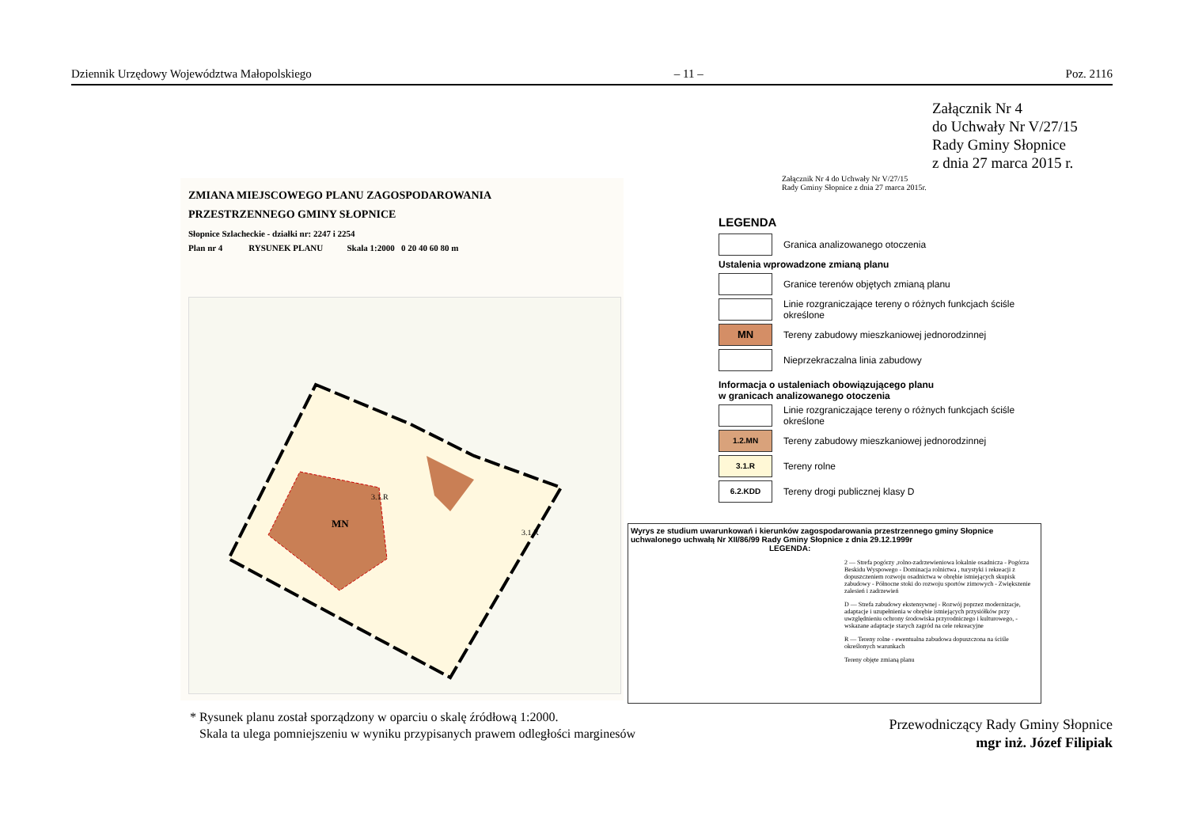Dziennik Urzędowy Województwa Małopolskiego – 11 – Poz. 2116
Załącznik Nr 4
do Uchwały Nr V/27/15
Rady Gminy Słopnice
z dnia 27 marca 2015 r.
ZMIANA MIEJSCOWEGO PLANU ZAGOSPODAROWANIA
PRZESTRZENNEGO GMINY SŁOPNICE
Słopnice Szlacheckie - działki nr: 2247 i 2254
Plan nr 4 RYSUNEK PLANU Skala 1:2000 0 20 40 60 80 m
MN
3.1.R
3.1.R
Załącznik Nr 4 do Uchwały Nr V/27/15
Rady Gminy Słopnice z dnia 27 marca 2015r.
LEGENDA
Granica analizowanego otoczenia
Ustalenia wprowadzone zmianą planu
Granice terenów objętych zmianą planu
Linie rozgraniczające tereny o różnych funkcjach ściśle określone
MN
Tereny zabudowy mieszkaniowej jednorodzinnej
Nieprzekraczalna linia zabudowy
Informacja o ustaleniach obowiązującego planu
w granicach analizowanego otoczenia
Linie rozgraniczające tereny o różnych funkcjach ściśle określone
1.2.MN
Tereny zabudowy mieszkaniowej jednorodzinnej
3.1.R
Tereny rolne
6.2.KDD
Tereny drogi publicznej klasy D
Wyrys ze studium uwarunkowań i kierunków zagospodarowania przestrzennego gminy Słopnice uchwalonego uchwałą Nr XII/86/99 Rady Gminy Słopnice z dnia 29.12.1999r
LEGENDA:
2 — Strefa pogórzy ,rolno-zadrzewieniowa lokalnie osadnicza - Pogórza Beskidu Wyspowego - Dominacja rolnictwa , turystyki i rekreacji z dopuszczeniem rozwoju osadnictwa w obrębie istniejących skupisk zabudowy - Północne stoki do rozwoju sportów zimowych - Zwiększenie zalesień i zadrzewień
D — Strefa zabudowy ekstensywnej - Rozwój poprzez modernizacje, adaptacje i uzupełnienia w obrębie istniejących przysiółków przy uwzględnieniu ochrony środowiska przyrodniczego i kulturowego, - wskazane adaptacje starych zagród na cele rekreacyjne
R — Tereny rolne - ewentualna zabudowa dopuszczona na ściśle określonych warunkach
Tereny objęte zmianą planu
* Rysunek planu został sporządzony w oparciu o skalę źródłową 1:2000.
Skala ta ulega pomniejszeniu w wyniku przypisanych prawem odległości marginesów
Przewodniczący Rady Gminy Słopnice
mgr inż. Józef Filipiak